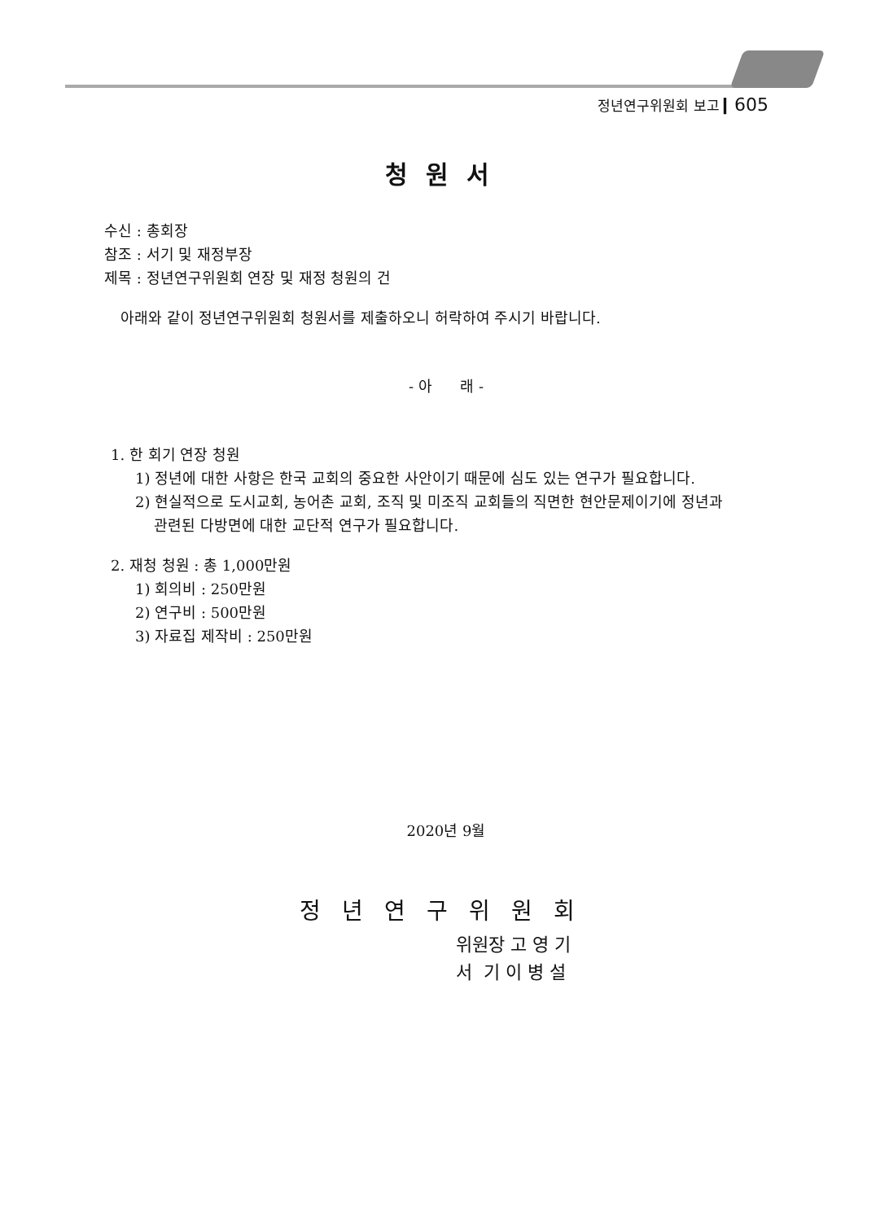정년연구위원회 보고 ▎605
청원서
수신 : 총회장
참조 : 서기 및 재정부장
제목 : 정년연구위원회 연장 및 재정 청원의 건
아래와 같이 정년연구위원회 청원서를 제출하오니 허락하여 주시기 바랍니다.
- 아 래 -
1. 한 회기 연장 청원
1) 정년에 대한 사항은 한국 교회의 중요한 사안이기 때문에 심도 있는 연구가 필요합니다.
2) 현실적으로 도시교회, 농어촌 교회, 조직 및 미조직 교회들의 직면한 현안문제이기에 정년과
관련된 다방면에 대한 교단적 연구가 필요합니다.
2. 재청 청원 : 총 1,000만원
1) 회의비 : 250만원
2) 연구비 : 500만원
3) 자료집 제작비 : 250만원
2020년 9월
정년연구위원회
위원장 고 영 기
서 기 이 병 설